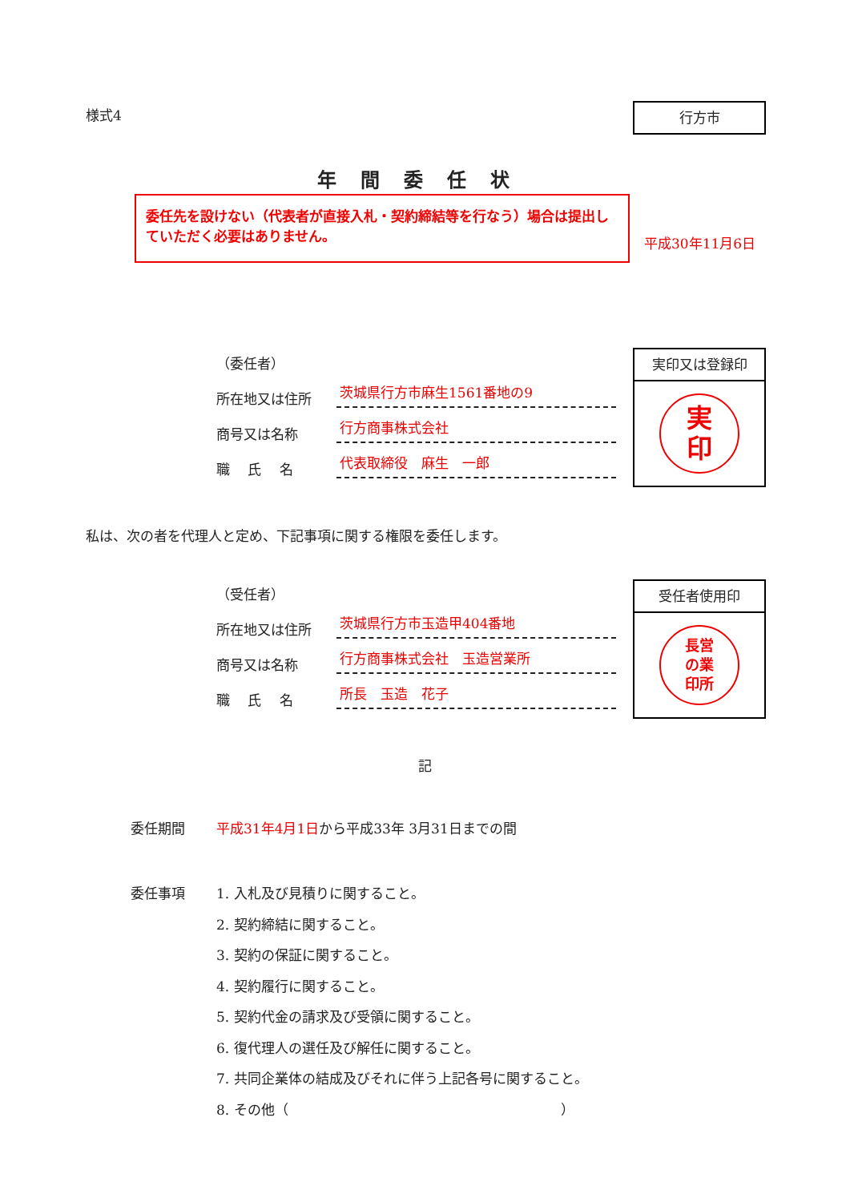様式4 行方市
年間委任状
委任先を設けない（代表者が直接入札・契約締結等を行なう）場合は提出していただく必要はありません。
平成30年11月6日
（委任者）
所在地又は住所 茨城県行方市麻生1561番地の9
商号又は名称 行方商事株式会社
職　 氏　 名 代表取締役　麻生　一郎
実印又は登録印
実
印
私は、次の者を代理人と定め、下記事項に関する権限を委任します。
（受任者）
所在地又は住所 茨城県行方市玉造甲404番地
商号又は名称 行方商事株式会社　玉造営業所
職　 氏　 名 所長　玉造　花子
受任者使用印
長営
の業
印所
記
委任期間 平成31年4月1日から平成33年 3月31日までの間
委任事項 1. 入札及び見積りに関すること。
2. 契約締結に関すること。
3. 契約の保証に関すること。
4. 契約履行に関すること。
5. 契約代金の請求及び受領に関すること。
6. 復代理人の選任及び解任に関すること。
7. 共同企業体の結成及びそれに伴う上記各号に関すること。
8. その他（　　　　　　　　　　　　　　　　　　　　）